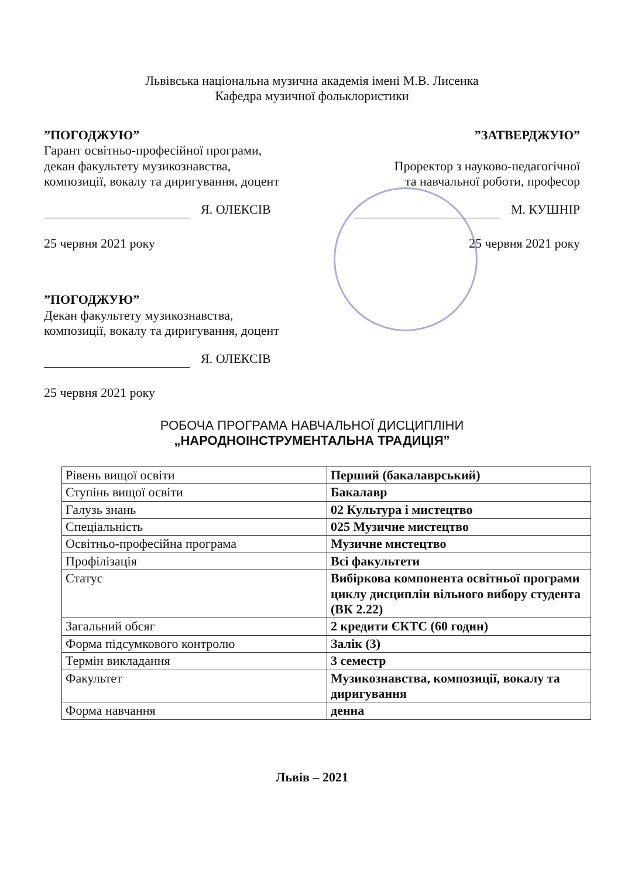Львівська національна музична академія імені М.В. Лисенка
Кафедра музичної фольклористики
”ПОГОДЖУЮ”
Гарант освітньо-професійної програми,
декан факультету музикознавства,
композиції, вокалу та диригування, доцент
Я. ОЛЕКСІВ
25 червня 2021 року
”ЗАТВЕРДЖУЮ”
Проректор з науково-педагогічної
та навчальної роботи, професор
М. КУШНІР
25 червня 2021 року
”ПОГОДЖУЮ”
Декан факультету музикознавства,
композиції, вокалу та диригування, доцент
Я. ОЛЕКСІВ
25 червня 2021 року
РОБОЧА ПРОГРАМА НАВЧАЛЬНОЇ ДИСЦИПЛІНИ
„НАРОДНОІНСТРУМЕНТАЛЬНА ТРАДИЦІЯ”
| Рівень вищої освіти | Перший (бакалаврський) |
| Ступінь вищої освіти | Бакалавр |
| Галузь знань | 02 Культура і мистецтво |
| Спеціальність | 025 Музичне мистецтво |
| Освітньо-професійна програма | Музичне мистецтво |
| Профілізація | Всі факультети |
| Статус | Вибіркова компонента освітньої програми циклу дисциплін вільного вибору студента (ВК 2.22) |
| Загальний обсяг | 2 кредити ЄКТС (60 годин) |
| Форма підсумкового контролю | Залік (3) |
| Термін викладання | 3 семестр |
| Факультет | Музикознавства, композиції, вокалу та диригування |
| Форма навчання | денна |
Львів – 2021